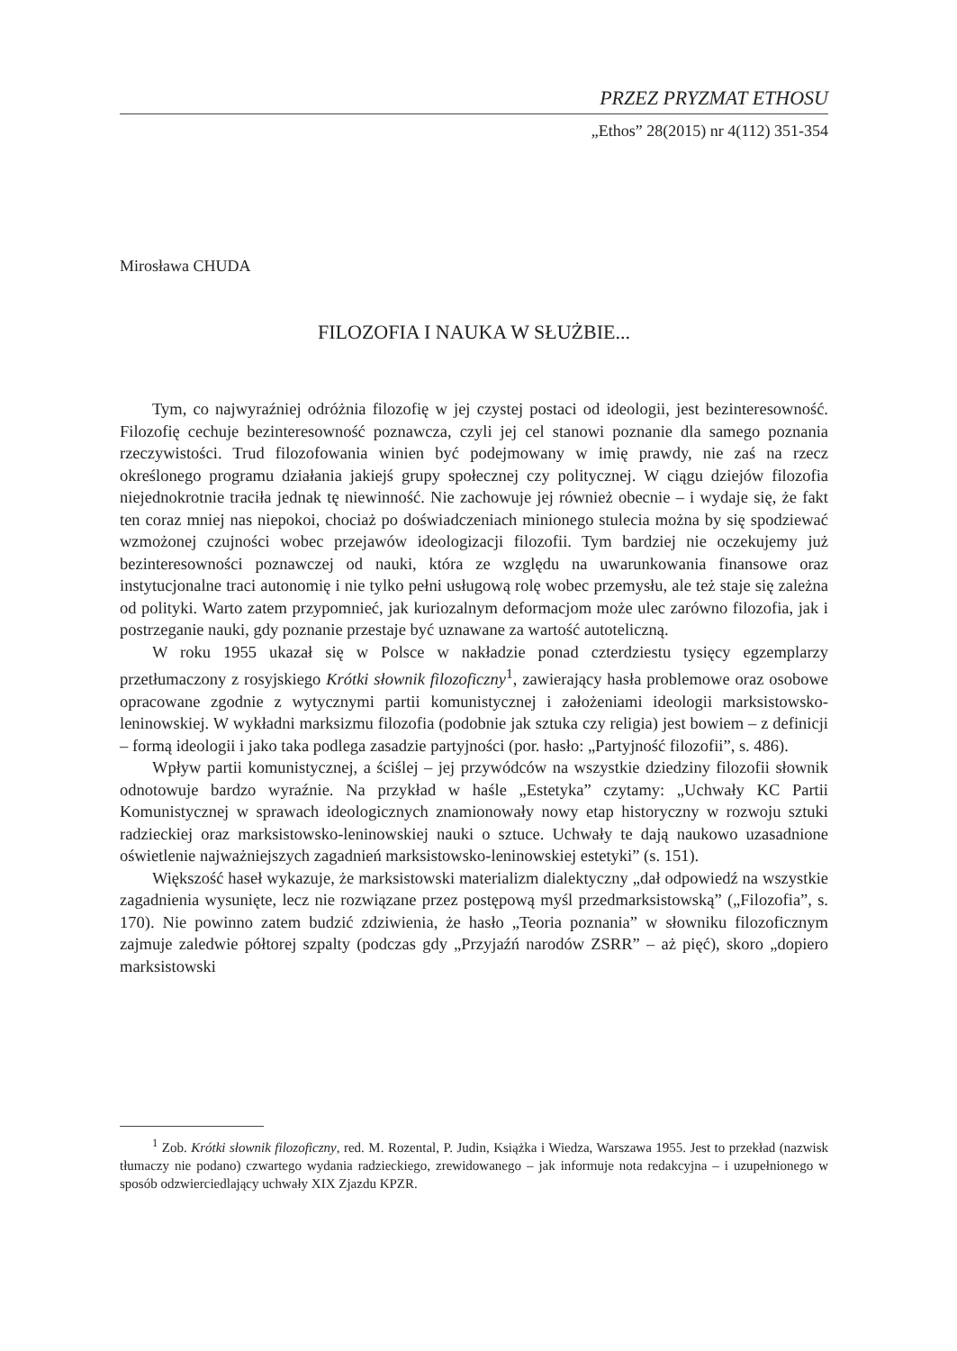PRZEZ PRYZMAT ETHOSU
„Ethos” 28(2015) nr 4(112) 351-354
Mirosława CHUDA
FILOZOFIA I NAUKA W SŁUŻBIE...
Tym, co najwyraźniej odróżnia filozofię w jej czystej postaci od ideologii, jest bezinteresowność. Filozofię cechuje bezinteresowność poznawcza, czyli jej cel stanowi poznanie dla samego poznania rzeczywistości. Trud filozofowania winien być podejmowany w imię prawdy, nie zaś na rzecz określonego programu działania jakiejś grupy społecznej czy politycznej. W ciągu dziejów filozofia niejednokrotnie traciła jednak tę niewinność. Nie zachowuje jej również obecnie – i wydaje się, że fakt ten coraz mniej nas niepokoi, chociaż po doświadczeniach minionego stulecia można by się spodziewać wzmożonej czujności wobec przejawów ideologizacji filozofii. Tym bardziej nie oczekujemy już bezinteresowności poznawczej od nauki, która ze względu na uwarunkowania finansowe oraz instytucjonalne traci autonomię i nie tylko pełni usługową rolę wobec przemysłu, ale też staje się zależna od polityki. Warto zatem przypomnieć, jak kuriozalnym deformacjom może ulec zarówno filozofia, jak i postrzeganie nauki, gdy poznanie przestaje być uznawane za wartość autoteliczną.
W roku 1955 ukazał się w Polsce w nakładzie ponad czterdziestu tysięcy egzemplarzy przetłumaczony z rosyjskiego Krótki słownik filozoficzny<sup>1</sup>, zawierający hasła problemowe oraz osobowe opracowane zgodnie z wytycznymi partii komunistycznej i założeniami ideologii marksistowsko-leninowskiej. W wykładni marksizmu filozofia (podobnie jak sztuka czy religia) jest bowiem – z definicji – formą ideologii i jako taka podlega zasadzie partyjności (por. hasło: „Partyjność filozofii”, s. 486).
Wpływ partii komunistycznej, a ściślej – jej przywódców na wszystkie dziedziny filozofii słownik odnotowuje bardzo wyraźnie. Na przykład w haśle „Estetyka” czytamy: „Uchwały KC Partii Komunistycznej w sprawach ideologicznych znamionowały nowy etap historyczny w rozwoju sztuki radzieckiej oraz marksistowsko-leninowskiej nauki o sztuce. Uchwały te dają naukowo uzasadnione oświetlenie najważniejszych zagadnień marksistowsko-leninowskiej estetyki” (s. 151).
Większość haseł wykazuje, że marksistowski materializm dialektyczny „dał odpowiedź na wszystkie zagadnienia wysunięte, lecz nie rozwiązane przez postępową myśl przedmarksistowską” („Filozofia”, s. 170). Nie powinno zatem budzić zdziwienia, że hasło „Teoria poznania” w słowniku filozoficznym zajmuje zaledwie półtorej szpalty (podczas gdy „Przyjaźń narodów ZSRR” – aż pięć), skoro „dopiero marksistowski
<sup>1</sup> Zob. Krótki słownik filozoficzny, red. M. Rozental, P. Judin, Książka i Wiedza, Warszawa 1955. Jest to przekład (nazwisk tłumaczy nie podano) czwartego wydania radzieckiego, zrewidowanego – jak informuje nota redakcyjna – i uzupełnionego w sposób odzwierciedlający uchwały XIX Zjazdu KPZR.